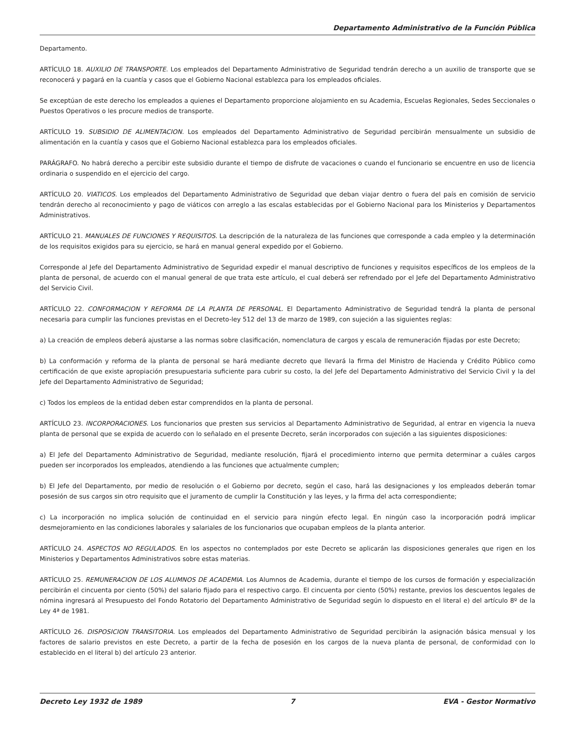Departamento Administrativo de la Función Pública
Departamento.
ARTÍCULO 18. AUXILIO DE TRANSPORTE. Los empleados del Departamento Administrativo de Seguridad tendrán derecho a un auxilio de transporte que se reconocerá y pagará en la cuantía y casos que el Gobierno Nacional establezca para los empleados oficiales.
Se exceptúan de este derecho los empleados a quienes el Departamento proporcione alojamiento en su Academia, Escuelas Regionales, Sedes Seccionales o Puestos Operativos o les procure medios de transporte.
ARTÍCULO 19. SUBSIDIO DE ALIMENTACION. Los empleados del Departamento Administrativo de Seguridad percibirán mensualmente un subsidio de alimentación en la cuantía y casos que el Gobierno Nacional establezca para los empleados oficiales.
PARÁGRAFO. No habrá derecho a percibir este subsidio durante el tiempo de disfrute de vacaciones o cuando el funcionario se encuentre en uso de licencia ordinaria o suspendido en el ejercicio del cargo.
ARTÍCULO 20. VIATICOS. Los empleados del Departamento Administrativo de Seguridad que deban viajar dentro o fuera del país en comisión de servicio tendrán derecho al reconocimiento y pago de viáticos con arreglo a las escalas establecidas por el Gobierno Nacional para los Ministerios y Departamentos Administrativos.
ARTÍCULO 21. MANUALES DE FUNCIONES Y REQUISITOS. La descripción de la naturaleza de las funciones que corresponde a cada empleo y la determinación de los requisitos exigidos para su ejercicio, se hará en manual general expedido por el Gobierno.
Corresponde al Jefe del Departamento Administrativo de Seguridad expedir el manual descriptivo de funciones y requisitos específicos de los empleos de la planta de personal, de acuerdo con el manual general de que trata este artículo, el cual deberá ser refrendado por el Jefe del Departamento Administrativo del Servicio Civil.
ARTÍCULO 22. CONFORMACION Y REFORMA DE LA PLANTA DE PERSONAL. El Departamento Administrativo de Seguridad tendrá la planta de personal necesaria para cumplir las funciones previstas en el Decreto-ley 512 del 13 de marzo de 1989, con sujeción a las siguientes reglas:
a) La creación de empleos deberá ajustarse a las normas sobre clasificación, nomenclatura de cargos y escala de remuneración fijadas por este Decreto;
b) La conformación y reforma de la planta de personal se hará mediante decreto que llevará la firma del Ministro de Hacienda y Crédito Público como certificación de que existe apropiación presupuestaria suficiente para cubrir su costo, la del Jefe del Departamento Administrativo del Servicio Civil y la del Jefe del Departamento Administrativo de Seguridad;
c) Todos los empleos de la entidad deben estar comprendidos en la planta de personal.
ARTÍCULO 23. INCORPORACIONES. Los funcionarios que presten sus servicios al Departamento Administrativo de Seguridad, al entrar en vigencia la nueva planta de personal que se expida de acuerdo con lo señalado en el presente Decreto, serán incorporados con sujeción a las siguientes disposiciones:
a) El Jefe del Departamento Administrativo de Seguridad, mediante resolución, fijará el procedimiento interno que permita determinar a cuáles cargos pueden ser incorporados los empleados, atendiendo a las funciones que actualmente cumplen;
b) El Jefe del Departamento, por medio de resolución o el Gobierno por decreto, según el caso, hará las designaciones y los empleados deberán tomar posesión de sus cargos sin otro requisito que el juramento de cumplir la Constitución y las leyes, y la firma del acta correspondiente;
c) La incorporación no implica solución de continuidad en el servicio para ningún efecto legal. En ningún caso la incorporación podrá implicar desmejoramiento en las condiciones laborales y salariales de los funcionarios que ocupaban empleos de la planta anterior.
ARTÍCULO 24. ASPECTOS NO REGULADOS. En los aspectos no contemplados por este Decreto se aplicarán las disposiciones generales que rigen en los Ministerios y Departamentos Administrativos sobre estas materias.
ARTÍCULO 25. REMUNERACION DE LOS ALUMNOS DE ACADEMIA. Los Alumnos de Academia, durante el tiempo de los cursos de formación y especialización percibirán el cincuenta por ciento (50%) del salario fijado para el respectivo cargo. El cincuenta por ciento (50%) restante, previos los descuentos legales de nómina ingresará al Presupuesto del Fondo Rotatorio del Departamento Administrativo de Seguridad según lo dispuesto en el literal e) del artículo 8º de la Ley 4ª de 1981.
ARTÍCULO 26. DISPOSICION TRANSITORIA. Los empleados del Departamento Administrativo de Seguridad percibirán la asignación básica mensual y los factores de salario previstos en este Decreto, a partir de la fecha de posesión en los cargos de la nueva planta de personal, de conformidad con lo establecido en el literal b) del artículo 23 anterior.
Decreto Ley 1932 de 1989 7 EVA - Gestor Normativo